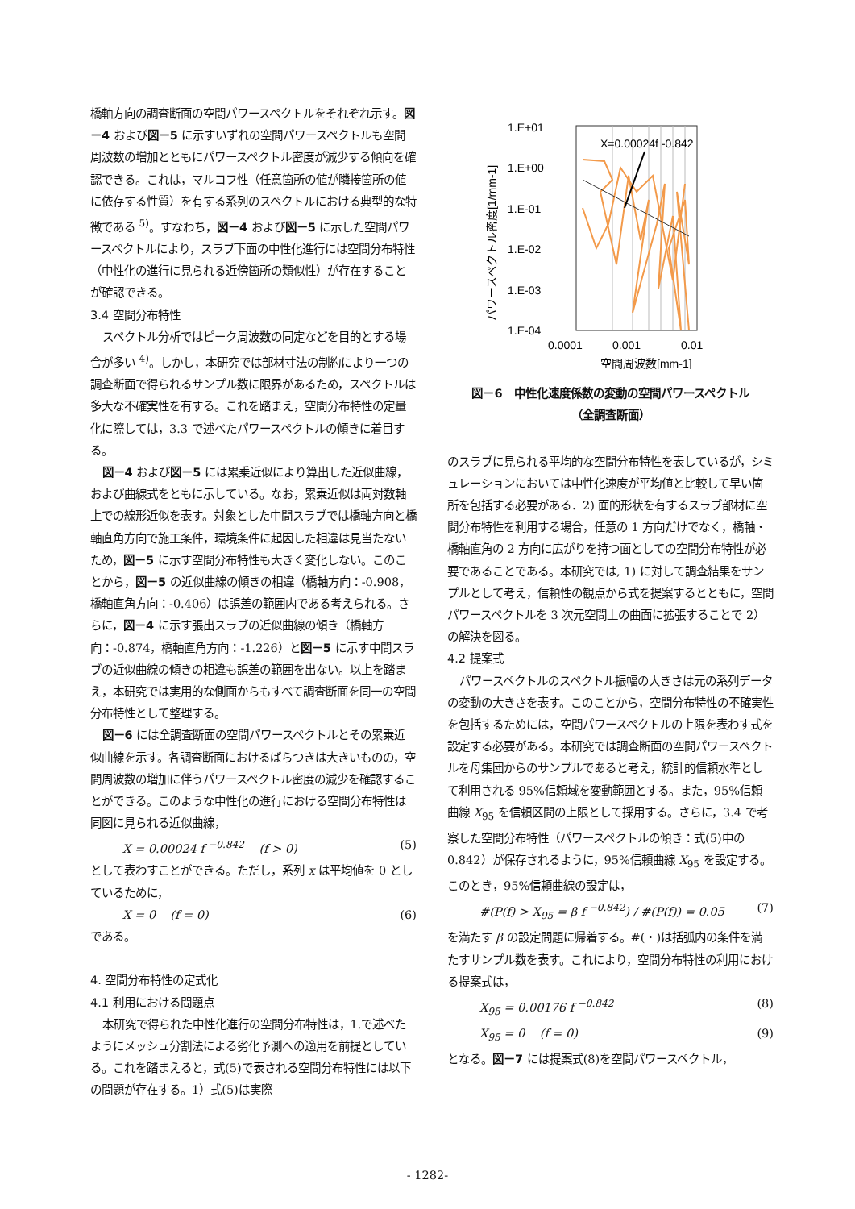橋軸方向の調査断面の空間パワースペクトルをそれぞれ示す。図－4 および図－5 に示すいずれの空間パワースペクトルも空間周波数の増加とともにパワースペクトル密度が減少する傾向を確認できる。これは，マルコフ性（任意箇所の値が隣接箇所の値に依存する性質）を有する系列のスペクトルにおける典型的な特徴である <sup>5)</sup>。すなわち，図－4 および図－5 に示した空間パワースペクトルにより，スラブ下面の中性化進行には空間分布特性（中性化の進行に見られる近傍箇所の類似性）が存在することが確認できる。
3.4 空間分布特性
スペクトル分析ではピーク周波数の同定などを目的とする場合が多い <sup>4)</sup>。しかし，本研究では部材寸法の制約により一つの調査断面で得られるサンプル数に限界があるため，スペクトルは多大な不確実性を有する。これを踏まえ，空間分布特性の定量化に際しては，3.3 で述べたパワースペクトルの傾きに着目する。
図－4 および図－5 には累乗近似により算出した近似曲線，および曲線式をともに示している。なお，累乗近似は両対数軸上での線形近似を表す。対象とした中間スラブでは橋軸方向と橋軸直角方向で施工条件，環境条件に起因した相違は見当たないため，図－5 に示す空間分布特性も大きく変化しない。このことから，図－5 の近似曲線の傾きの相違（橋軸方向：-0.908，橋軸直角方向：-0.406）は誤差の範囲内である考えられる。さらに，図－4 に示す張出スラブの近似曲線の傾き（橋軸方向：-0.874，橋軸直角方向：-1.226）と図－5 に示す中間スラブの近似曲線の傾きの相違も誤差の範囲を出ない。以上を踏まえ，本研究では実用的な側面からもすべて調査断面を同一の空間分布特性として整理する。
図－6 には全調査断面の空間パワースペクトルとその累乗近似曲線を示す。各調査断面におけるばらつきは大きいものの，空間周波数の増加に伴うパワースペクトル密度の減少を確認することができる。このような中性化の進行における空間分布特性は同図に見られる近似曲線，
X = 0.00024 f <sup>−0.842</sup> (f > 0) (5)
として表わすことができる。ただし，系列 x は平均値を 0 としているために，
X = 0 (f = 0) (6)
である。
4. 空間分布特性の定式化
4.1 利用における問題点
本研究で得られた中性化進行の空間分布特性は，1.で述べたようにメッシュ分割法による劣化予測への適用を前提としている。これを踏まえると，式(5)で表される空間分布特性には以下の問題が存在する。1）式(5)は実際
1.E+01
1.E+00
1.E-01
1.E-02
1.E-03
1.E-04
0.0001
0.001
0.01
空間周波数[mm-1]
パワースペクトル密度[1/mm-1]
X=0.00024f -0.842
図－6　中性化速度係数の変動の空間パワースペクトル
（全調査断面）
のスラブに見られる平均的な空間分布特性を表しているが，シミュレーションにおいては中性化速度が平均値と比較して早い箇所を包括する必要がある．2) 面的形状を有するスラブ部材に空間分布特性を利用する場合，任意の 1 方向だけでなく，橋軸・橋軸直角の 2 方向に広がりを持つ面としての空間分布特性が必要であることである。本研究では, 1) に対して調査結果をサンプルとして考え，信頼性の観点から式を提案するとともに，空間パワースペクトルを 3 次元空間上の曲面に拡張することで 2）の解決を図る。
4.2 提案式
パワースペクトルのスペクトル振幅の大きさは元の系列データの変動の大きさを表す。このことから，空間分布特性の不確実性を包括するためには，空間パワースペクトルの上限を表わす式を設定する必要がある。本研究では調査断面の空間パワースペクトルを母集団からのサンプルであると考え，統計的信頼水準として利用される 95%信頼域を変動範囲とする。また，95%信頼曲線 X<sub>95</sub> を信頼区間の上限として採用する。さらに，3.4 で考察した空間分布特性（パワースペクトルの傾き：式(5)中の 0.842）が保存されるように，95%信頼曲線 X<sub>95</sub> を設定する。このとき，95%信頼曲線の設定は，
#(P(f) > X<sub>95</sub> = β f <sup>−0.842</sup>) / #(P(f)) = 0.05 (7)
を満たす β の設定問題に帰着する。#(・)は括弧内の条件を満たすサンプル数を表す。これにより，空間分布特性の利用における提案式は，
X<sub>95</sub> = 0.00176 f <sup>−0.842</sup> (8)
X<sub>95</sub> = 0 (f = 0) (9)
となる。図－7 には提案式(8)を空間パワースペクトル，
- 1282-